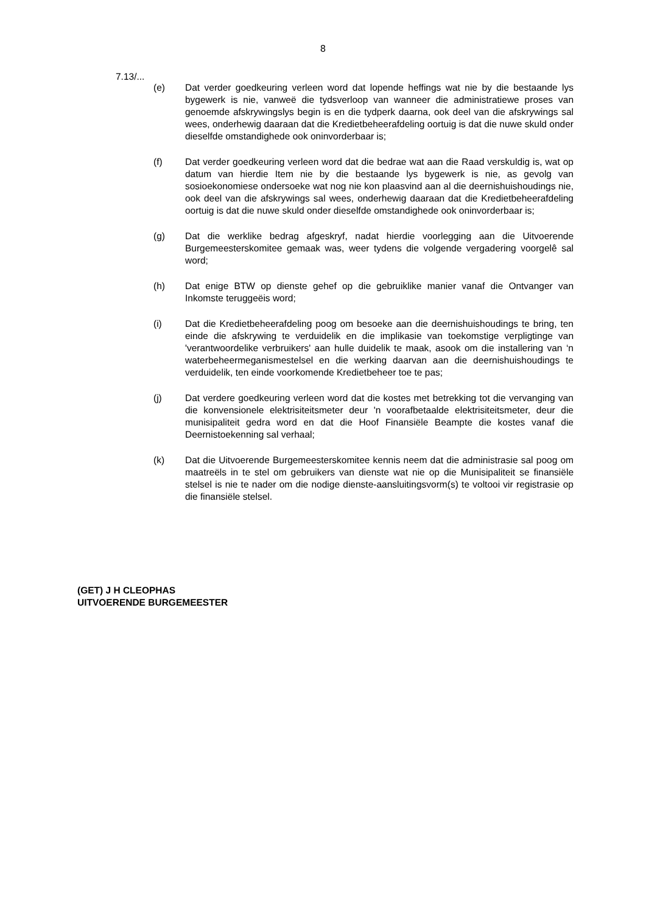8
7.13/...
(e) Dat verder goedkeuring verleen word dat lopende heffings wat nie by die bestaande lys bygewerk is nie, vanweë die tydsverloop van wanneer die administratiewe proses van genoemde afskrywingslys begin is en die tydperk daarna, ook deel van die afskrywings sal wees, onderhewig daaraan dat die Kredietbeheerafdeling oortuig is dat die nuwe skuld onder dieselfde omstandighede ook oninvorderbaar is;
(f) Dat verder goedkeuring verleen word dat die bedrae wat aan die Raad verskuldig is, wat op datum van hierdie Item nie by die bestaande lys bygewerk is nie, as gevolg van sosioekonomiese ondersoeke wat nog nie kon plaasvind aan al die deernishuishoudings nie, ook deel van die afskrywings sal wees, onderhewig daaraan dat die Kredietbeheerafdeling oortuig is dat die nuwe skuld onder dieselfde omstandighede ook oninvorderbaar is;
(g) Dat die werklike bedrag afgeskryf, nadat hierdie voorlegging aan die Uitvoerende Burgemeesterskomitee gemaak was, weer tydens die volgende vergadering voorgelê sal word;
(h) Dat enige BTW op dienste gehef op die gebruiklike manier vanaf die Ontvanger van Inkomste teruggeëis word;
(i) Dat die Kredietbeheerafdeling poog om besoeke aan die deernishuishoudings te bring, ten einde die afskrywing te verduidelik en die implikasie van toekomstige verpligtinge van 'verantwoordelike verbruikers' aan hulle duidelik te maak, asook om die installering van ‘n waterbeheermeganismestelsel en die werking daarvan aan die deernishuishoudings te verduidelik, ten einde voorkomende Kredietbeheer toe te pas;
(j) Dat verdere goedkeuring verleen word dat die kostes met betrekking tot die vervanging van die konvensionele elektrisiteitsmeter deur 'n voorafbetaalde elektrisiteitsmeter, deur die munisipaliteit gedra word en dat die Hoof Finansiële Beampte die kostes vanaf die Deernistoekenning sal verhaal;
(k) Dat die Uitvoerende Burgemeesterskomitee kennis neem dat die administrasie sal poog om maatreëls in te stel om gebruikers van dienste wat nie op die Munisipaliteit se finansiële stelsel is nie te nader om die nodige dienste-aansluitingsvorm(s) te voltooi vir registrasie op die finansiële stelsel.
(GET) J H CLEOPHAS
UITVOERENDE BURGEMEESTER